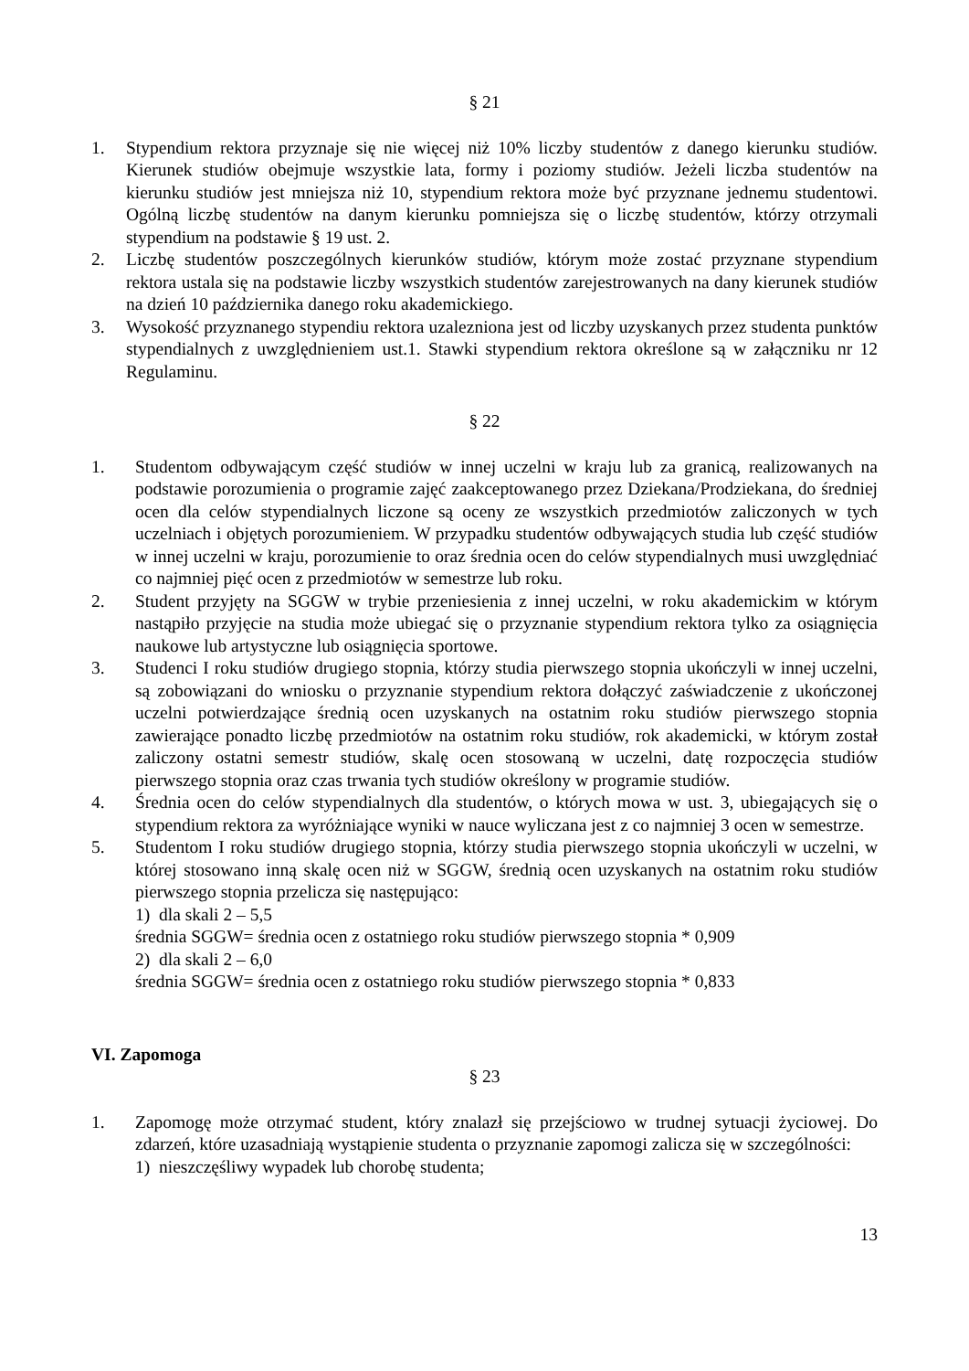§ 21
1. Stypendium rektora przyznaje się nie więcej niż 10% liczby studentów z danego kierunku studiów. Kierunek studiów obejmuje wszystkie lata, formy i poziomy studiów. Jeżeli liczba studentów na kierunku studiów jest mniejsza niż 10, stypendium rektora może być przyznane jednemu studentowi. Ogólną liczbę studentów na danym kierunku pomniejsza się o liczbę studentów, którzy otrzymali stypendium na podstawie § 19 ust. 2.
2. Liczbę studentów poszczególnych kierunków studiów, którym może zostać przyznane stypendium rektora ustala się na podstawie liczby wszystkich studentów zarejestrowanych na dany kierunek studiów na dzień 10 października danego roku akademickiego.
3. Wysokość przyznanego stypendiu rektora uzalezniona jest od liczby uzyskanych przez studenta punktów stypendialnych z uwzględnieniem ust.1. Stawki stypendium rektora określone są w załączniku nr 12 Regulaminu.
§ 22
1. Studentom odbywającym część studiów w innej uczelni w kraju lub za granicą, realizowanych na podstawie porozumienia o programie zajęć zaakceptowanego przez Dziekana/Prodziekana, do średniej ocen dla celów stypendialnych liczone są oceny ze wszystkich przedmiotów zaliczonych w tych uczelniach i objętych porozumieniem. W przypadku studentów odbywających studia lub część studiów w innej uczelni w kraju, porozumienie to oraz średnia ocen do celów stypendialnych musi uwzględniać co najmniej pięć ocen z przedmiotów w semestrze lub roku.
2. Student przyjęty na SGGW w trybie przeniesienia z innej uczelni, w roku akademickim w którym nastąpiło przyjęcie na studia może ubiegać się o przyznanie stypendium rektora tylko za osiągnięcia naukowe lub artystyczne lub osiągnięcia sportowe.
3. Studenci I roku studiów drugiego stopnia, którzy studia pierwszego stopnia ukończyli w innej uczelni, są zobowiązani do wniosku o przyznanie stypendium rektora dołączyć zaświadczenie z ukończonej uczelni potwierdzające średnią ocen uzyskanych na ostatnim roku studiów pierwszego stopnia zawierające ponadto liczbę przedmiotów na ostatnim roku studiów, rok akademicki, w którym został zaliczony ostatni semestr studiów, skalę ocen stosowaną w uczelni, datę rozpoczęcia studiów pierwszego stopnia oraz czas trwania tych studiów określony w programie studiów.
4. Średnia ocen do celów stypendialnych dla studentów, o których mowa w ust. 3, ubiegających się o stypendium rektora za wyróżniające wyniki w nauce wyliczana jest z co najmniej 3 ocen w semestrze.
5. Studentom I roku studiów drugiego stopnia, którzy studia pierwszego stopnia ukończyli w uczelni, w której stosowano inną skalę ocen niż w SGGW, średnią ocen uzyskanych na ostatnim roku studiów pierwszego stopnia przelicza się następująco:
1) dla skali 2 – 5,5
średnia SGGW= średnia ocen z ostatniego roku studiów pierwszego stopnia * 0,909
2) dla skali 2 – 6,0
średnia SGGW= średnia ocen z ostatniego roku studiów pierwszego stopnia * 0,833
VI. Zapomoga
§ 23
1. Zapomogę może otrzymać student, który znalazł się przejściowo w trudnej sytuacji życiowej. Do zdarzeń, które uzasadniają wystąpienie studenta o przyznanie zapomogi zalicza się w szczególności:
1) nieszczęśliwy wypadek lub chorobę studenta;
13